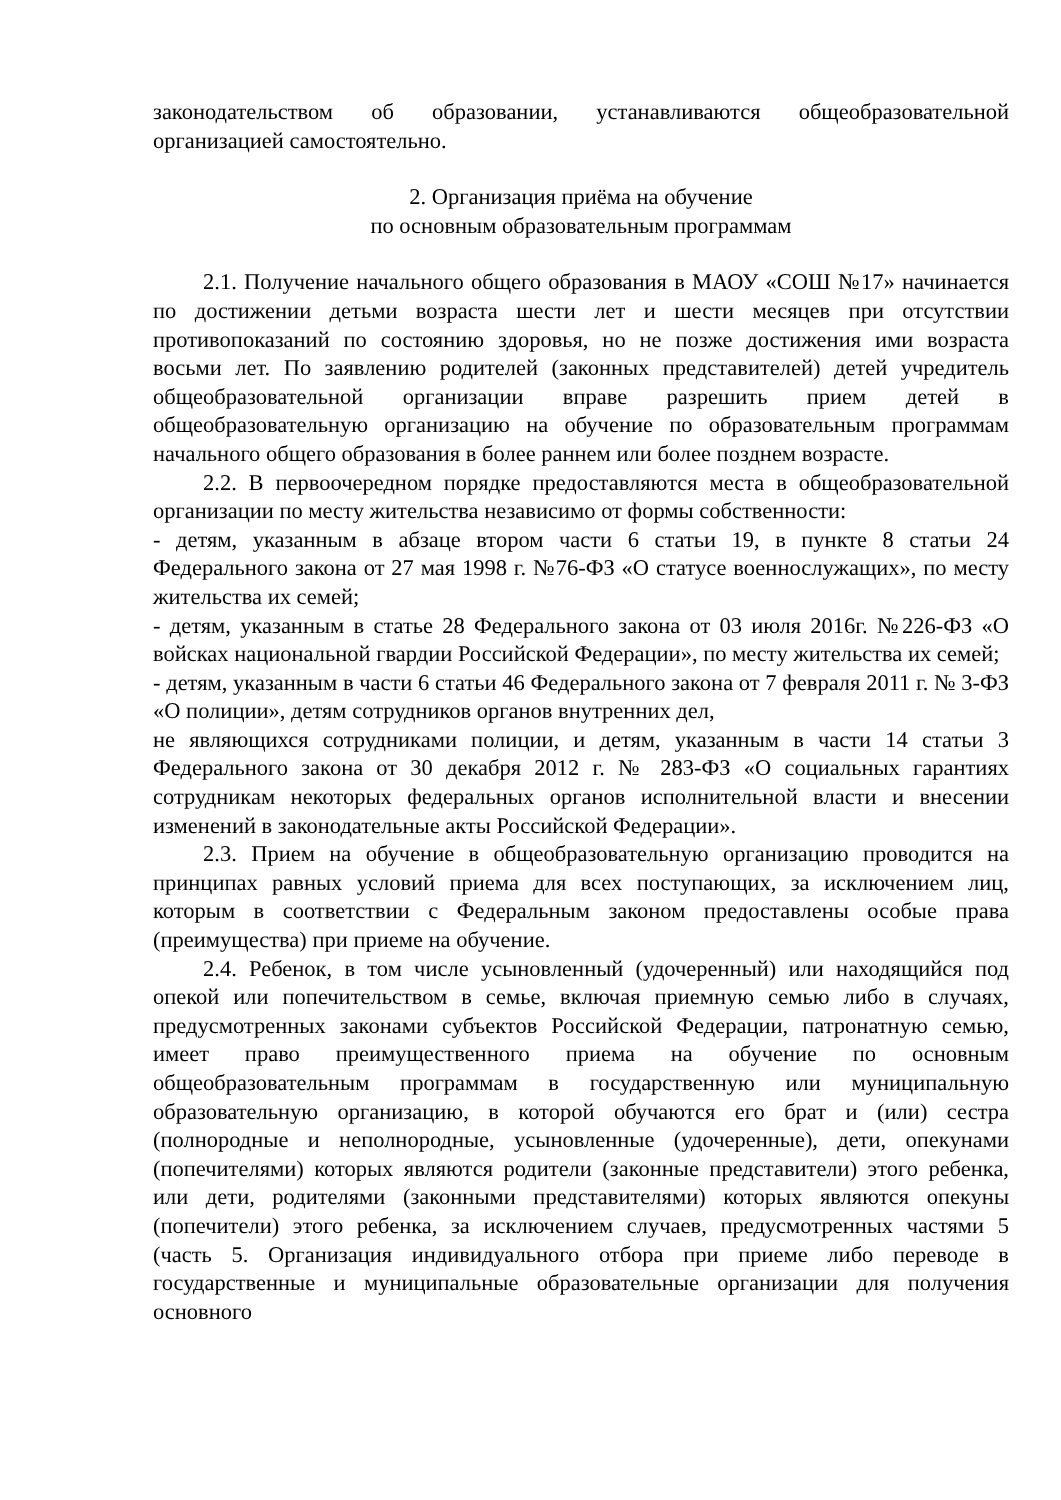законодательством об образовании, устанавливаются общеобразовательной организацией самостоятельно.
2. Организация приёма на обучение
по основным образовательным программам
2.1. Получение начального общего образования в МАОУ «СОШ №17» начинается по достижении детьми возраста шести лет и шести месяцев при отсутствии противопоказаний по состоянию здоровья, но не позже достижения ими возраста восьми лет. По заявлению родителей (законных представителей) детей учредитель общеобразовательной организации вправе разрешить прием детей в общеобразовательную организацию на обучение по образовательным программам начального общего образования в более раннем или более позднем возрасте.
2.2. В первоочередном порядке предоставляются места в общеобразовательной организации по месту жительства независимо от формы собственности:
- детям, указанным в абзаце втором части 6 статьи 19, в пункте 8 статьи 24 Федерального закона от 27 мая 1998 г. №76-ФЗ «О статусе военнослужащих», по месту жительства их семей;
- детям, указанным в статье 28 Федерального закона от 03 июля 2016г. №226-ФЗ «О войсках национальной гвардии Российской Федерации», по месту жительства их семей;
- детям, указанным в части 6 статьи 46 Федерального закона от 7 февраля 2011 г. № 3-ФЗ «О полиции», детям сотрудников органов внутренних дел,
не являющихся сотрудниками полиции, и детям, указанным в части 14 статьи 3 Федерального закона от 30 декабря 2012 г. № 283-ФЗ «О социальных гарантиях сотрудникам некоторых федеральных органов исполнительной власти и внесении изменений в законодательные акты Российской Федерации».
2.3. Прием на обучение в общеобразовательную организацию проводится на принципах равных условий приема для всех поступающих, за исключением лиц, которым в соответствии с Федеральным законом предоставлены особые права (преимущества) при приеме на обучение.
2.4. Ребенок, в том числе усыновленный (удочеренный) или находящийся под опекой или попечительством в семье, включая приемную семью либо в случаях, предусмотренных законами субъектов Российской Федерации, патронатную семью, имеет право преимущественного приема на обучение по основным общеобразовательным программам в государственную или муниципальную образовательную организацию, в которой обучаются его брат и (или) сестра (полнородные и неполнородные, усыновленные (удочеренные), дети, опекунами (попечителями) которых являются родители (законные представители) этого ребенка, или дети, родителями (законными представителями) которых являются опекуны (попечители) этого ребенка, за исключением случаев, предусмотренных частями 5 (часть 5. Организация индивидуального отбора при приеме либо переводе в государственные и муниципальные образовательные организации для получения основного